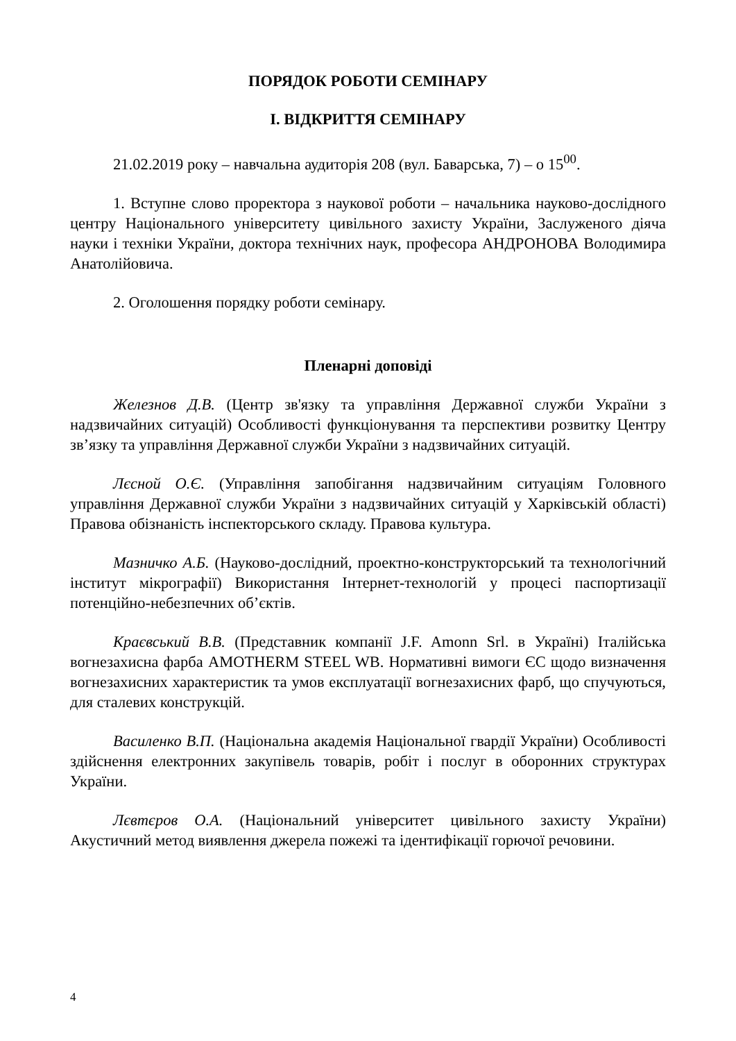ПОРЯДОК РОБОТИ СЕМІНАРУ
І. ВІДКРИТТЯ СЕМІНАРУ
21.02.2019 року – навчальна аудиторія 208 (вул. Баварська, 7) – о 15<sup>00</sup>.
1. Вступне слово проректора з наукової роботи – начальника науково-дослідного центру Національного університету цивільного захисту України, Заслуженого діяча науки і техніки України, доктора технічних наук, професора АНДРОНОВА Володимира Анатолійовича.
2. Оголошення порядку роботи семінару.
Пленарні доповіді
Железнов Д.В. (Центр зв'язку та управління Державної служби України з надзвичайних ситуацій) Особливості функціонування та перспективи розвитку Центру зв’язку та управління Державної служби України з надзвичайних ситуацій.
Лєсной О.Є. (Управління запобігання надзвичайним ситуаціям Головного управління Державної служби України з надзвичайних ситуацій у Харківській області) Правова обізнаність інспекторського складу. Правова культура.
Мазничко А.Б. (Науково-дослідний, проектно-конструкторський та технологічний інститут мікрографії) Використання Інтернет-технологій у процесі паспортизації потенційно-небезпечних об’єктів.
Краєвський В.В. (Представник компанії J.F. Amonn Srl. в Україні) Італійська вогнезахисна фарба AMOTHERM STEEL WB. Нормативні вимоги ЄС щодо визначення вогнезахисних характеристик та умов експлуатації вогнезахисних фарб, що спучуються, для сталевих конструкцій.
Василенко В.П. (Національна академія Національної гвардії України) Особливості здійснення електронних закупівель товарів, робіт і послуг в оборонних структурах України.
Лєвтєров О.А. (Національний університет цивільного захисту України) Акустичний метод виявлення джерела пожежі та ідентифікації горючої речовини.
4